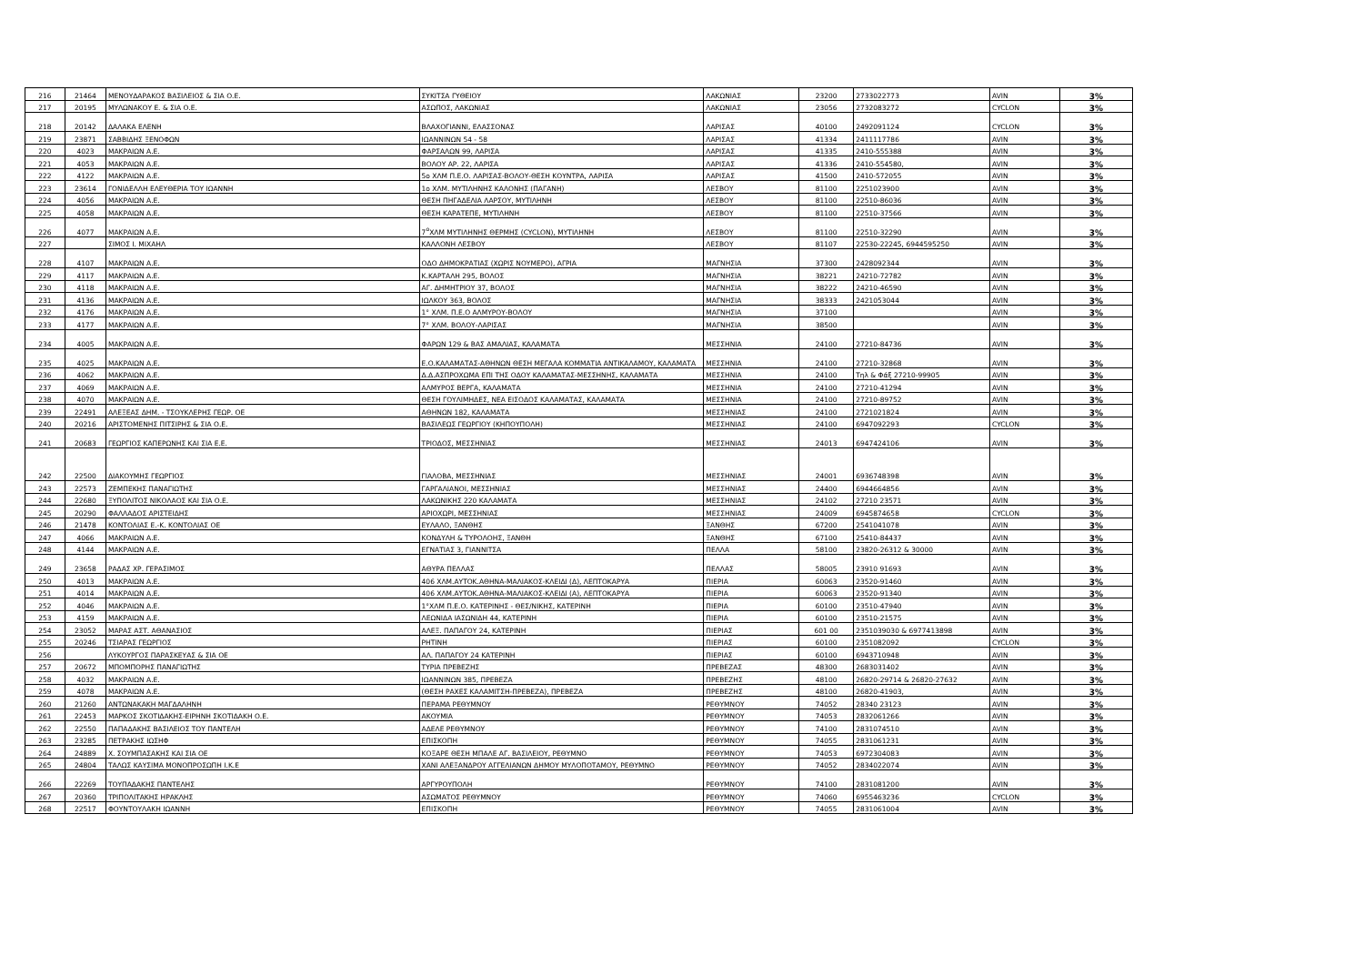| 216 | 21464 | ΜΕΝΟΥΔΑΡΑΚΟΣ ΒΑΣΙΛΕΙΟΣ & ΣΙΑ Ο.Ε. | ΣΥΚΙΤΣΑ ΓΥΘΕΙΟΥ | ΛΑΚΩΝΙΑΣ | 23200 | 2733022773 | AVIN | 3% |
| 217 | 20195 | ΜΥΛΩΝΑΚΟΥ Ε. & ΣΙΑ Ο.Ε. | ΑΣΩΠΟΣ, ΛΑΚΩΝΙΑΣ | ΛΑΚΩΝΙΑΣ | 23056 | 2732083272 | CYCLON | 3% |
| 218 | 20142 | ΔΑΛΑΚΑ ΕΛΕΝΗ | ΒΛΑΧΟΓΙΑΝΝΙ, ΕΛΑΣΣΟΝΑΣ | ΛΑΡΙΣΑΣ | 40100 | 2492091124 | CYCLON | 3% |
| 219 | 23871 | ΣΑΒΒΙΔΗΣ ΞΕΝΟΦΩΝ | ΙΩΑΝΝΙΝΩΝ 54 - 58 | ΛΑΡΙΣΑΣ | 41334 | 2411117786 | AVIN | 3% |
| 220 | 4023 | ΜΑΚΡΑΙΩΝ Α.Ε. | ΦΑΡΣΑΛΩΝ 99, ΛΑΡΙΣΑ | ΛΑΡΙΣΑΣ | 41335 | 2410-555388 | AVIN | 3% |
| 221 | 4053 | ΜΑΚΡΑΙΩΝ Α.Ε. | ΒΟΛΟΥ ΑΡ. 22, ΛΑΡΙΣΑ | ΛΑΡΙΣΑΣ | 41336 | 2410-554580, | AVIN | 3% |
| 222 | 4122 | ΜΑΚΡΑΙΩΝ Α.Ε. | 5ο ΧΛΜ Π.Ε.Ο. ΛΑΡΙΣΑΣ-ΒΟΛΟΥ-ΘΕΣΗ ΚΟΥΝΤΡΑ, ΛΑΡΙΣΑ | ΛΑΡΙΣΑΣ | 41500 | 2410-572055 | AVIN | 3% |
| 223 | 23614 | ΓΟΝΙΔΕΛΛΗ ΕΛΕΥΘΕΡΙΑ ΤΟΥ ΙΩΑΝΝΗ | 1ο ΧΛΜ. ΜΥΤΙΛΗΝΗΣ ΚΑΛΟΝΗΣ (ΠΑΓΑΝΗ) | ΛΕΣΒΟΥ | 81100 | 2251023900 | AVIN | 3% |
| 224 | 4056 | ΜΑΚΡΑΙΩΝ Α.Ε. | ΘΕΣΗ ΠΗΓΑΔΕΛΙΑ ΛΑΡΣΟΥ, ΜΥΤΙΛΗΝΗ | ΛΕΣΒΟΥ | 81100 | 22510-86036 | AVIN | 3% |
| 225 | 4058 | ΜΑΚΡΑΙΩΝ Α.Ε. | ΘΕΣΗ ΚΑΡΑΤΕΠΕ, ΜΥΤΙΛΗΝΗ | ΛΕΣΒΟΥ | 81100 | 22510-37566 | AVIN | 3% |
| 226 | 4077 | ΜΑΚΡΑΙΩΝ Α.Ε. | 7<sup>ο</sup>ΧΛΜ ΜΥΤΙΛΗΝΗΣ ΘΕΡΜΗΣ (CYCLON), ΜΥΤΙΛΗΝΗ | ΛΕΣΒΟΥ | 81100 | 22510-32290 | AVIN | 3% |
| 227 | | ΣΙΜΟΣ Ι. ΜΙΧΑΗΛ | ΚΑΛΛΟΝΗ ΛΕΣΒΟΥ | ΛΕΣΒΟΥ | 81107 | 22530-22245, 6944595250 | AVIN | 3% |
| 228 | 4107 | ΜΑΚΡΑΙΩΝ Α.Ε. | ΟΔΟ ΔΗΜΟΚΡΑΤΙΑΣ (ΧΩΡΙΣ ΝΟΥΜΕΡΟ), ΑΓΡΙΑ | ΜΑΓΝΗΣΙΑ | 37300 | 2428092344 | AVIN | 3% |
| 229 | 4117 | ΜΑΚΡΑΙΩΝ Α.Ε. | Κ.ΚΑΡΤΑΛΗ 295, ΒΟΛΟΣ | ΜΑΓΝΗΣΙΑ | 38221 | 24210-72782 | AVIN | 3% |
| 230 | 4118 | ΜΑΚΡΑΙΩΝ Α.Ε. | ΑΓ. ΔΗΜΗΤΡΙΟΥ 37, ΒΟΛΟΣ | ΜΑΓΝΗΣΙΑ | 38222 | 24210-46590 | AVIN | 3% |
| 231 | 4136 | ΜΑΚΡΑΙΩΝ Α.Ε. | ΙΩΛΚΟΥ 363, ΒΟΛΟΣ | ΜΑΓΝΗΣΙΑ | 38333 | 2421053044 | AVIN | 3% |
| 232 | 4176 | ΜΑΚΡΑΙΩΝ Α.Ε. | 1° ΧΛΜ. Π.Ε.Ο ΑΛΜΥΡΟΥ-ΒΟΛΟΥ | ΜΑΓΝΗΣΙΑ | 37100 | | AVIN | 3% |
| 233 | 4177 | ΜΑΚΡΑΙΩΝ Α.Ε. | 7° ΧΛΜ. ΒΟΛΟΥ-ΛΑΡΙΣΑΣ | ΜΑΓΝΗΣΙΑ | 38500 | | AVIN | 3% |
| 234 | 4005 | ΜΑΚΡΑΙΩΝ Α.Ε. | ΦΑΡΩΝ 129 & ΒΑΣ ΑΜΑΛΙΑΣ, ΚΑΛΑΜΑΤΑ | ΜΕΣΣΗΝΙΑ | 24100 | 27210-84736 | AVIN | 3% |
| 235 | 4025 | ΜΑΚΡΑΙΩΝ Α.Ε. | Ε.Ο.ΚΑΛΑΜΑΤΑΣ-ΑΘΗΝΩΝ ΘΕΣΗ ΜΕΓΑΛΑ ΚΟΜΜΑΤΙΑ ΑΝΤΙΚΑΛΑΜΟΥ, ΚΑΛΑΜΑΤΑ | ΜΕΣΣΗΝΙΑ | 24100 | 27210-32868 | AVIN | 3% |
| 236 | 4062 | ΜΑΚΡΑΙΩΝ Α.Ε. | Δ.Δ.ΑΣΠΡΟΧΩΜΑ ΕΠΙ ΤΗΣ ΟΔΟΥ ΚΑΛΑΜΑΤΑΣ-ΜΕΣΣΗΝΗΣ, ΚΑΛΑΜΑΤΑ | ΜΕΣΣΗΝΙΑ | 24100 | Τηλ & Φάξ 27210-99905 | AVIN | 3% |
| 237 | 4069 | ΜΑΚΡΑΙΩΝ Α.Ε. | ΑΛΜΥΡΟΣ ΒΕΡΓΑ, ΚΑΛΑΜΑΤΑ | ΜΕΣΣΗΝΙΑ | 24100 | 27210-41294 | AVIN | 3% |
| 238 | 4070 | ΜΑΚΡΑΙΩΝ Α.Ε. | ΘΕΣΗ ΓΟΥΛΙΜΗΔΕΣ, ΝΕΑ ΕΙΣΟΔΟΣ ΚΑΛΑΜΑΤΑΣ, ΚΑΛΑΜΑΤΑ | ΜΕΣΣΗΝΙΑ | 24100 | 27210-89752 | AVIN | 3% |
| 239 | 22491 | ΑΛΕΞΕΑΣ ΔΗΜ. - ΤΣΟΥΚΛΕΡΗΣ ΓΕΩΡ. ΟΕ | ΑΘΗΝΩΝ 182, ΚΑΛΑΜΑΤΑ | ΜΕΣΣΗΝΙΑΣ | 24100 | 2721021824 | AVIN | 3% |
| 240 | 20216 | ΑΡΙΣΤΟΜΕΝΗΣ ΠΙΤΣΙΡΗΣ & ΣΙΑ Ο.Ε. | ΒΑΣΙΛΕΩΣ ΓΕΩΡΓΙΟΥ (ΚΗΠΟΥΠΟΛΗ) | ΜΕΣΣΗΝΙΑΣ | 24100 | 6947092293 | CYCLON | 3% |
| 241 | 20683 | ΓΕΩΡΓΙΟΣ ΚΑΠΕΡΩΝΗΣ ΚΑΙ ΣΙΑ Ε.Ε. | ΤΡΙΟΔΟΣ, ΜΕΣΣΗΝΙΑΣ | ΜΕΣΣΗΝΙΑΣ | 24013 | 6947424106 | AVIN | 3% |
| 242 | 22500 | ΔΙΑΚΟΥΜΗΣ ΓΕΩΡΓΙΟΣ | ΓΙΑΛΟΒΑ, ΜΕΣΣΗΝΙΑΣ | ΜΕΣΣΗΝΙΑΣ | 24001 | 6936748398 | AVIN | 3% |
| 243 | 22573 | ΖΕΜΠΕΚΗΣ ΠΑΝΑΓΙΩΤΗΣ | ΓΑΡΓΑΛΙΑΝΟΙ, ΜΕΣΣΗΝΙΑΣ | ΜΕΣΣΗΝΙΑΣ | 24400 | 6944664856 | AVIN | 3% |
| 244 | 22680 | ΞΥΠΟΛΙΤΟΣ ΝΙΚΟΛΑΟΣ ΚΑΙ ΣΙΑ Ο.Ε. | ΛΑΚΩΝΙΚΗΣ 220 ΚΑΛΑΜΑΤΑ | ΜΕΣΣΗΝΙΑΣ | 24102 | 27210 23571 | AVIN | 3% |
| 245 | 20290 | ΦΑΛΛΑΔΟΣ ΑΡΙΣΤΕΙΔΗΣ | ΑΡΙΟΧΩΡΙ, ΜΕΣΣΗΝΙΑΣ | ΜΕΣΣΗΝΙΑΣ | 24009 | 6945874658 | CYCLON | 3% |
| 246 | 21478 | ΚΟΝΤΟΛΙΑΣ Ε.-Κ. ΚΟΝΤΟΛΙΑΣ ΟΕ | ΕΥΛΑΛΟ, ΞΑΝΘΗΣ | ΞΑΝΘΗΣ | 67200 | 2541041078 | AVIN | 3% |
| 247 | 4066 | ΜΑΚΡΑΙΩΝ Α.Ε. | ΚΟΝΔΥΛΗ & ΤΥΡΟΛΟΗΣ, ΞΑΝΘΗ | ΞΑΝΘΗΣ | 67100 | 25410-84437 | AVIN | 3% |
| 248 | 4144 | ΜΑΚΡΑΙΩΝ Α.Ε. | ΕΓΝΑΤΙΑΣ 3, ΓΙΑΝΝΙΤΣΑ | ΠΕΛΛΑ | 58100 | 23820-26312 & 30000 | AVIN | 3% |
| 249 | 23658 | ΡΑΔΑΣ ΧΡ. ΓΕΡΑΣΙΜΟΣ | ΑΘΥΡΑ ΠΕΛΛΑΣ | ΠΕΛΛΑΣ | 58005 | 23910 91693 | AVIN | 3% |
| 250 | 4013 | ΜΑΚΡΑΙΩΝ Α.Ε. | 406 ΧΛΜ.ΑΥΤΟΚ.ΑΘΗΝΑ-ΜΑΛΙΑΚΟΣ-ΚΛΕΙΔΙ (Δ), ΛΕΠΤΟΚΑΡΥΑ | ΠΙΕΡΙΑ | 60063 | 23520-91460 | AVIN | 3% |
| 251 | 4014 | ΜΑΚΡΑΙΩΝ Α.Ε. | 406 ΧΛΜ.ΑΥΤΟΚ.ΑΘΗΝΑ-ΜΑΛΙΑΚΟΣ-ΚΛΕΙΔΙ (Α), ΛΕΠΤΟΚΑΡΥΑ | ΠΙΕΡΙΑ | 60063 | 23520-91340 | AVIN | 3% |
| 252 | 4046 | ΜΑΚΡΑΙΩΝ Α.Ε. | 1°ΧΛΜ Π.Ε.Ο. ΚΑΤΕΡΙΝΗΣ - ΘΕΣ/ΝΙΚΗΣ, ΚΑΤΕΡΙΝΗ | ΠΙΕΡΙΑ | 60100 | 23510-47940 | AVIN | 3% |
| 253 | 4159 | ΜΑΚΡΑΙΩΝ Α.Ε. | ΛΕΩΝΙΔΑ ΙΑΣΩΝΙΔΗ 44, ΚΑΤΕΡΙΝΗ | ΠΙΕΡΙΑ | 60100 | 23510-21575 | AVIN | 3% |
| 254 | 23052 | ΜΑΡΑΣ ΑΣΤ. ΑΘΑΝΑΣΙΟΣ | ΑΛΕΞ. ΠΑΠΑΓΟΥ 24, ΚΑΤΕΡΙΝΗ | ΠΙΕΡΙΑΣ | 601 00 | 2351039030 & 6977413898 | AVIN | 3% |
| 255 | 20246 | ΤΣΙΑΡΑΣ ΓΕΩΡΓΙΟΣ | ΡΗΤΙΝΗ | ΠΙΕΡΙΑΣ | 60100 | 2351082092 | CYCLON | 3% |
| 256 | | ΛΥΚΟΥΡΓΟΣ ΠΑΡΑΣΚΕΥΑΣ & ΣΙΑ ΟΕ | ΑΛ. ΠΑΠΑΓΟΥ 24 ΚΑΤΕΡΙΝΗ | ΠΙΕΡΙΑΣ | 60100 | 6943710948 | AVIN | 3% |
| 257 | 20672 | ΜΠΟΜΠΟΡΗΣ ΠΑΝΑΓΙΩΤΗΣ | ΤΥΡΙΑ ΠΡΕΒΕΖΗΣ | ΠΡΕΒΕΖΑΣ | 48300 | 2683031402 | AVIN | 3% |
| 258 | 4032 | ΜΑΚΡΑΙΩΝ Α.Ε. | ΙΩΑΝΝΙΝΩΝ 385, ΠΡΕΒΕΖΑ | ΠΡΕΒΕΖΗΣ | 48100 | 26820-29714 & 26820-27632 | AVIN | 3% |
| 259 | 4078 | ΜΑΚΡΑΙΩΝ Α.Ε. | (ΘΕΣΗ ΡΑΧΕΣ ΚΑΛΑΜΙΤΣΗ-ΠΡΕΒΕΖΑ), ΠΡΕΒΕΖΑ | ΠΡΕΒΕΖΗΣ | 48100 | 26820-41903, | AVIN | 3% |
| 260 | 21260 | ΑΝΤΩΝΑΚΑΚΗ ΜΑΓΔΑΛΗΝΗ | ΠΕΡΑΜΑ ΡΕΘΥΜΝΟΥ | ΡΕΘΥΜΝΟΥ | 74052 | 28340 23123 | AVIN | 3% |
| 261 | 22453 | ΜΑΡΚΟΣ ΣΚΟΤΙΔΑΚΗΣ-ΕΙΡΗΝΗ ΣΚΟΤΙΔΑΚΗ Ο.Ε. | ΑΚΟΥΜΙΑ | ΡΕΘΥΜΝΟΥ | 74053 | 2832061266 | AVIN | 3% |
| 262 | 22550 | ΠΑΠΑΔΑΚΗΣ ΒΑΣΙΛΕΙΟΣ ΤΟΥ ΠΑΝΤΕΛΗ | ΑΔΕΛΕ ΡΕΘΥΜΝΟΥ | ΡΕΘΥΜΝΟΥ | 74100 | 2831074510 | AVIN | 3% |
| 263 | 23285 | ΠΕΤΡΑΚΗΣ ΙΩΣΗΦ | ΕΠΙΣΚΟΠΗ | ΡΕΘΥΜΝΟΥ | 74055 | 2831061231 | AVIN | 3% |
| 264 | 24889 | Χ. ΣΟΥΜΠΑΣΑΚΗΣ ΚΑΙ ΣΙΑ ΟΕ | ΚΟΞΑΡΕ ΘΕΣΗ ΜΠΑΛΕ ΑΓ. ΒΑΣΙΛΕΙΟΥ, ΡΕΘΥΜΝΟ | ΡΕΘΥΜΝΟΥ | 74053 | 6972304083 | AVIN | 3% |
| 265 | 24804 | ΤΑΛΩΣ ΚΑΥΣΙΜΑ ΜΟΝΟΠΡΟΣΩΠΗ Ι.Κ.Ε | ΧΑΝΙ ΑΛΕΞΑΝΔΡΟΥ ΑΓΓΕΛΙΑΝΩΝ ΔΗΜΟΥ ΜΥΛΟΠΟΤΑΜΟΥ, ΡΕΘΥΜΝΟ | ΡΕΘΥΜΝΟΥ | 74052 | 2834022074 | AVIN | 3% |
| 266 | 22269 | ΤΟΥΠΑΔΑΚΗΣ ΠΑΝΤΕΛΗΣ | ΑΡΓΥΡΟΥΠΟΛΗ | ΡΕΘΥΜΝΟΥ | 74100 | 2831081200 | AVIN | 3% |
| 267 | 20360 | ΤΡΙΠΟΛΙΤΑΚΗΣ ΗΡΑΚΛΗΣ | ΑΣΩΜΑΤΟΣ ΡΕΘΥΜΝΟΥ | ΡΕΘΥΜΝΟΥ | 74060 | 6955463236 | CYCLON | 3% |
| 268 | 22517 | ΦΟΥΝΤΟΥΛΑΚΗ ΙΩΑΝΝΗ | ΕΠΙΣΚΟΠΗ | ΡΕΘΥΜΝΟΥ | 74055 | 2831061004 | AVIN | 3% |